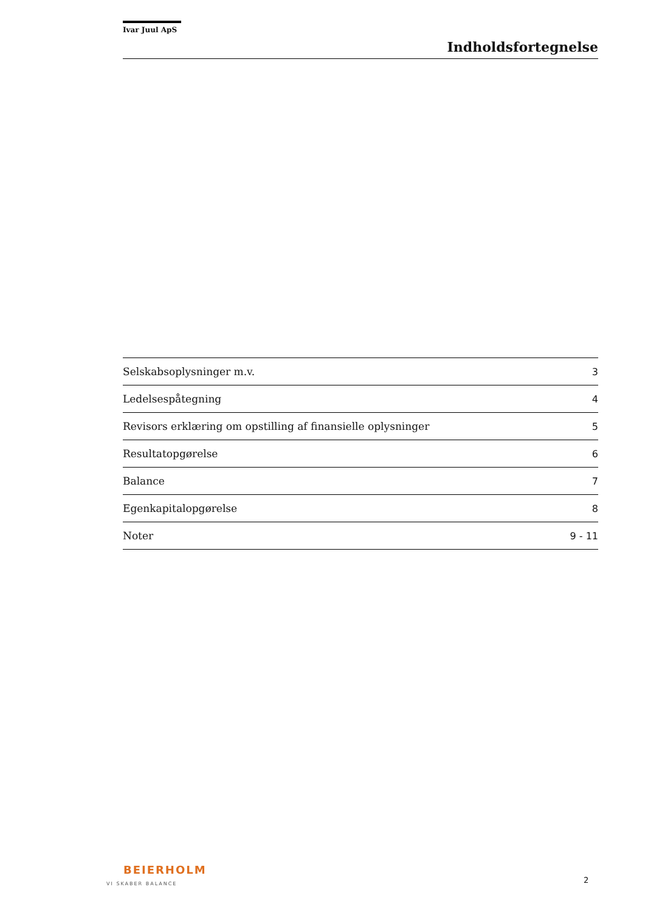Ivar Juul ApS
Indholdsfortegnelse
| Selskabsoplysninger m.v. | 3 |
| Ledelsespåtegning | 4 |
| Revisors erklæring om opstilling af finansielle oplysninger | 5 |
| Resultatopgørelse | 6 |
| Balance | 7 |
| Egenkapitalopgørelse | 8 |
| Noter | 9 - 11 |
BEIERHOLM
VI SKABER BALANCE
2